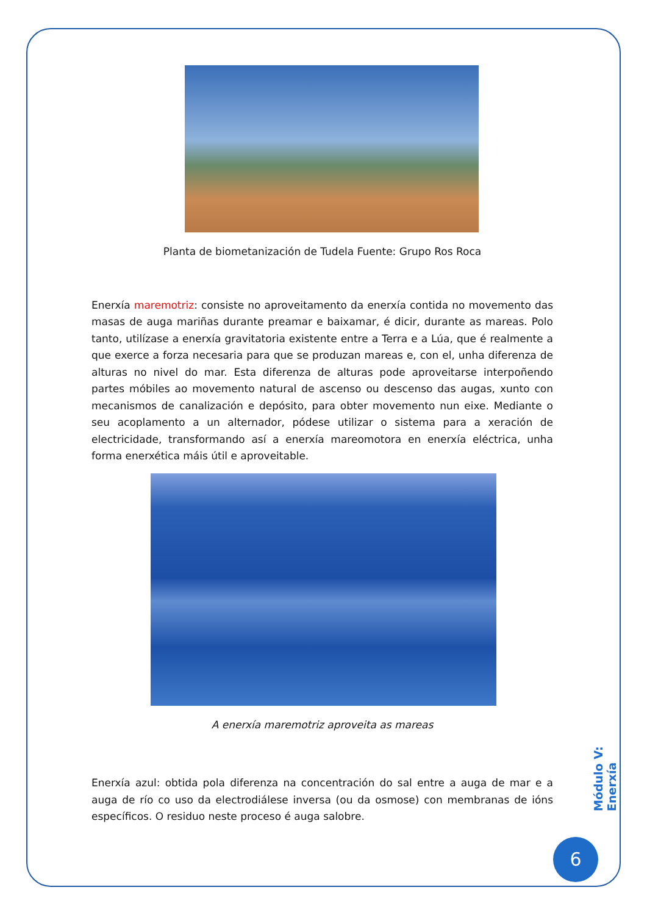Planta de biometanización de Tudela Fuente: Grupo Ros Roca
Enerxía maremotriz: consiste no aproveitamento da enerxía contida no movemento das masas de auga mariñas durante preamar e baixamar, é dicir, durante as mareas. Polo tanto, utilízase a enerxía gravitatoria existente entre a Terra e a Lúa, que é realmente a que exerce a forza necesaria para que se produzan mareas e, con el, unha diferenza de alturas no nivel do mar. Esta diferenza de alturas pode aproveitarse interpoñendo partes móbiles ao movemento natural de ascenso ou descenso das augas, xunto con mecanismos de canalización e depósito, para obter movemento nun eixe. Mediante o seu acoplamento a un alternador, pódese utilizar o sistema para a xeración de electricidade, transformando así a enerxía mareomotora en enerxía eléctrica, unha forma enerxética máis útil e aproveitable.
A enerxía maremotriz aproveita as mareas
Enerxía azul: obtida pola diferenza na concentración do sal entre a auga de mar e a auga de río co uso da electrodiálese inversa (ou da osmose) con membranas de ións específicos. O residuo neste proceso é auga salobre.
Módulo V: Enerxía
6